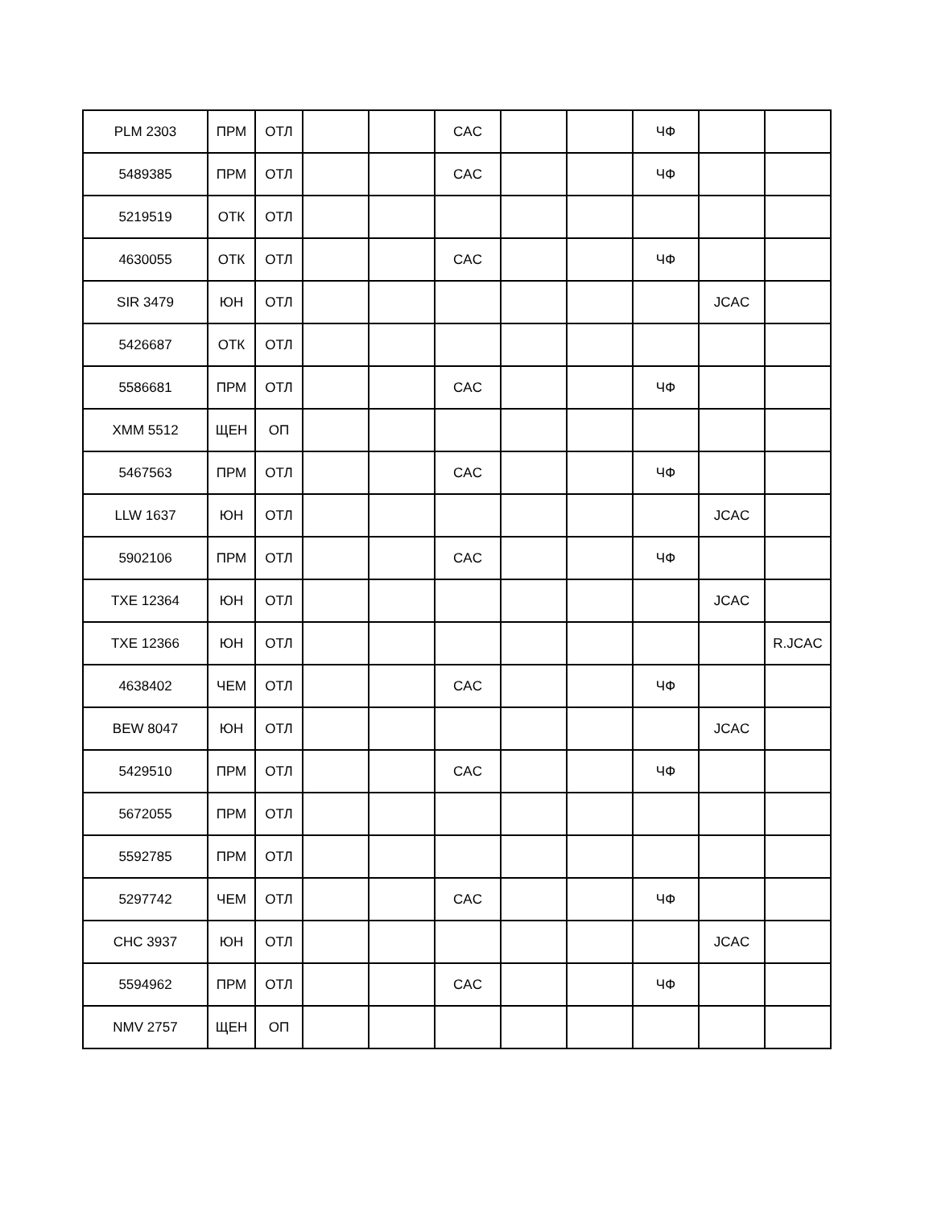| PLM 2303 | ПРМ | ОТЛ | | | CAC | | | ЧФ | | |
| 5489385 | ПРМ | ОТЛ | | | CAC | | | ЧФ | | |
| 5219519 | ОТК | ОТЛ | | | | | | | | |
| 4630055 | ОТК | ОТЛ | | | CAC | | | ЧФ | | |
| SIR 3479 | ЮН | ОТЛ | | | | | | | JCAC | |
| 5426687 | ОТК | ОТЛ | | | | | | | | |
| 5586681 | ПРМ | ОТЛ | | | CAC | | | ЧФ | | |
| XMM 5512 | ЩЕН | ОП | | | | | | | | |
| 5467563 | ПРМ | ОТЛ | | | CAC | | | ЧФ | | |
| LLW 1637 | ЮН | ОТЛ | | | | | | | JCAC | |
| 5902106 | ПРМ | ОТЛ | | | CAC | | | ЧФ | | |
| TXE 12364 | ЮН | ОТЛ | | | | | | | JCAC | |
| TXE 12366 | ЮН | ОТЛ | | | | | | | | R.JCAC |
| 4638402 | ЧЕМ | ОТЛ | | | CAC | | | ЧФ | | |
| BEW 8047 | ЮН | ОТЛ | | | | | | | JCAC | |
| 5429510 | ПРМ | ОТЛ | | | CAC | | | ЧФ | | |
| 5672055 | ПРМ | ОТЛ | | | | | | | | |
| 5592785 | ПРМ | ОТЛ | | | | | | | | |
| 5297742 | ЧЕМ | ОТЛ | | | CAC | | | ЧФ | | |
| CHC 3937 | ЮН | ОТЛ | | | | | | | JCAC | |
| 5594962 | ПРМ | ОТЛ | | | CAC | | | ЧФ | | |
| NMV 2757 | ЩЕН | ОП | | | | | | | | |